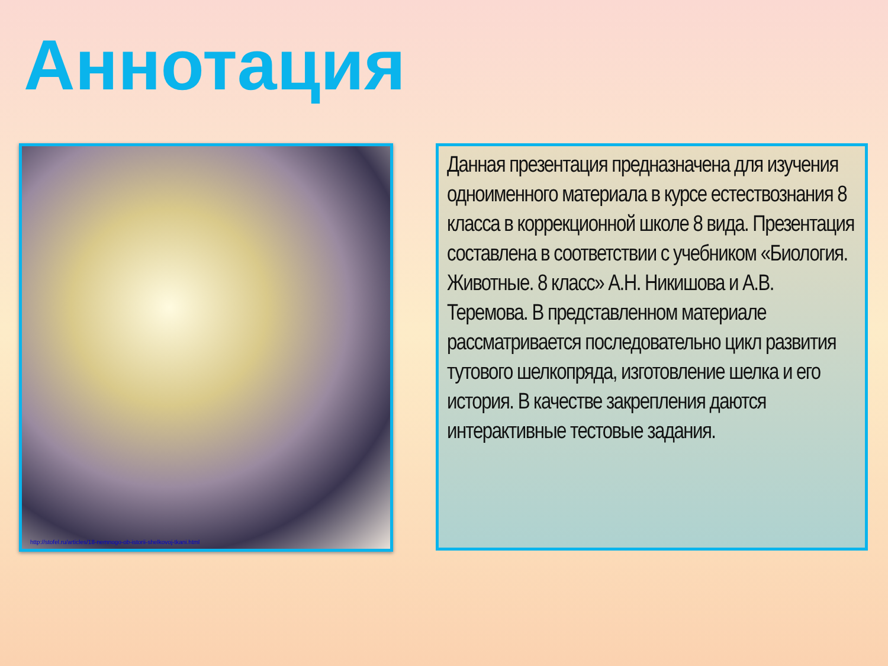Аннотация
http://stofel.ru/articles/18-nemnogo-ob-istorii-shelkovoj-tkani.html
Данная презентация предназначена для изучения одноименного материала в курсе естествознания 8 класса в коррекционной школе 8 вида. Презентация составлена в соответствии с учебником «Биология. Животные. 8 класс» А.Н. Никишова и А.В. Теремова. В представленном материале рассматривается последовательно цикл развития тутового шелкопряда, изготовление шелка и его история. В качестве закрепления даются интерактивные тестовые задания.